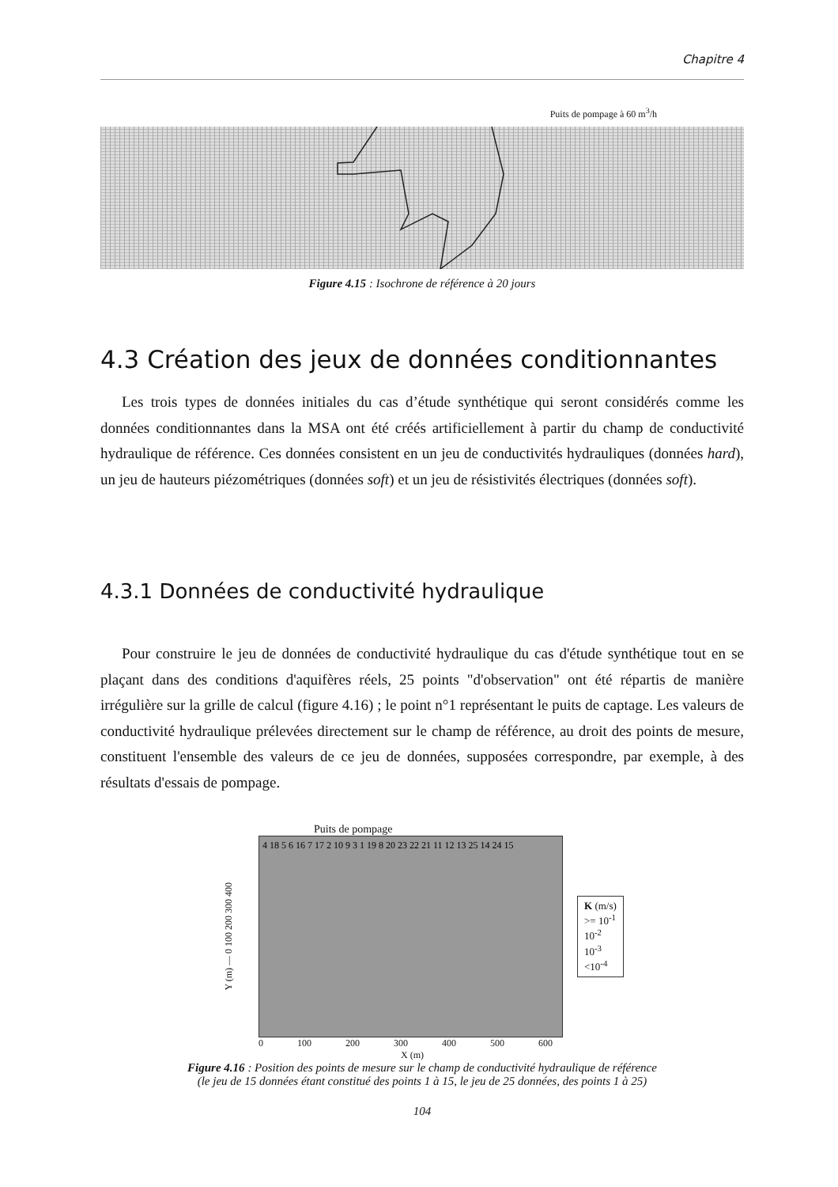Chapitre 4
Puits de pompage à 60 m<sup>3</sup>/h
Figure 4.15 : Isochrone de référence à 20 jours
4.3 Création des jeux de données conditionnantes
Les trois types de données initiales du cas d’étude synthétique qui seront considérés comme les données conditionnantes dans la MSA ont été créés artificiellement à partir du champ de conductivité hydraulique de référence. Ces données consistent en un jeu de conductivités hydrauliques (données hard), un jeu de hauteurs piézométriques (données soft) et un jeu de résistivités électriques (données soft).
4.3.1 Données de conductivité hydraulique
Pour construire le jeu de données de conductivité hydraulique du cas d'étude synthétique tout en se plaçant dans des conditions d'aquifères réels, 25 points "d'observation" ont été répartis de manière irrégulière sur la grille de calcul (figure 4.16) ; le point n°1 représentant le puits de captage. Les valeurs de conductivité hydraulique prélevées directement sur le champ de référence, au droit des points de mesure, constituent l'ensemble des valeurs de ce jeu de données, supposées correspondre, par exemple, à des résultats d'essais de pompage.
Puits de pompage
Y (m) — 0 100 200 300 400
4 18 5 6 16 7 17 2 10 9 3 1 19 8 20 23 22 21 11 12 13 25 14 24 15
K (m/s)
>= 10<sup>-1</sup>
10<sup>-2</sup>
10<sup>-3</sup>
<10<sup>-4</sup>
0 100 200 300 400 500 600
X (m)
Figure 4.16 : Position des points de mesure sur le champ de conductivité hydraulique de référence
(le jeu de 15 données étant constitué des points 1 à 15, le jeu de 25 données, des points 1 à 25)
104